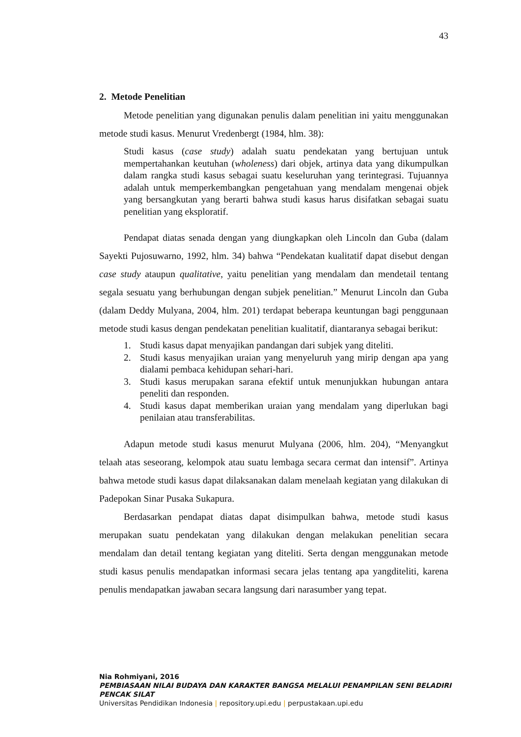43
2. Metode Penelitian
Metode penelitian yang digunakan penulis dalam penelitian ini yaitu menggunakan metode studi kasus. Menurut Vredenbergt (1984, hlm. 38):
Studi kasus (case study) adalah suatu pendekatan yang bertujuan untuk mempertahankan keutuhan (wholeness) dari objek, artinya data yang dikumpulkan dalam rangka studi kasus sebagai suatu keseluruhan yang terintegrasi. Tujuannya adalah untuk memperkembangkan pengetahuan yang mendalam mengenai objek yang bersangkutan yang berarti bahwa studi kasus harus disifatkan sebagai suatu penelitian yang eksploratif.
Pendapat diatas senada dengan yang diungkapkan oleh Lincoln dan Guba (dalam Sayekti Pujosuwarno, 1992, hlm. 34) bahwa “Pendekatan kualitatif dapat disebut dengan case study ataupun qualitative, yaitu penelitian yang mendalam dan mendetail tentang segala sesuatu yang berhubungan dengan subjek penelitian.” Menurut Lincoln dan Guba (dalam Deddy Mulyana, 2004, hlm. 201) terdapat beberapa keuntungan bagi penggunaan metode studi kasus dengan pendekatan penelitian kualitatif, diantaranya sebagai berikut:
1. Studi kasus dapat menyajikan pandangan dari subjek yang diteliti.
2. Studi kasus menyajikan uraian yang menyeluruh yang mirip dengan apa yang dialami pembaca kehidupan sehari-hari.
3. Studi kasus merupakan sarana efektif untuk menunjukkan hubungan antara peneliti dan responden.
4. Studi kasus dapat memberikan uraian yang mendalam yang diperlukan bagi penilaian atau transferabilitas.
Adapun metode studi kasus menurut Mulyana (2006, hlm. 204), “Menyangkut telaah atas seseorang, kelompok atau suatu lembaga secara cermat dan intensif”. Artinya bahwa metode studi kasus dapat dilaksanakan dalam menelaah kegiatan yang dilakukan di Padepokan Sinar Pusaka Sukapura.
Berdasarkan pendapat diatas dapat disimpulkan bahwa, metode studi kasus merupakan suatu pendekatan yang dilakukan dengan melakukan penelitian secara mendalam dan detail tentang kegiatan yang diteliti. Serta dengan menggunakan metode studi kasus penulis mendapatkan informasi secara jelas tentang apa yangditeliti, karena penulis mendapatkan jawaban secara langsung dari narasumber yang tepat.
Nia Rohmiyani, 2016
PEMBIASAAN NILAI BUDAYA DAN KARAKTER BANGSA MELALUI PENAMPILAN SENI BELADIRI
PENCAK SILAT
Universitas Pendidikan Indonesia | repository.upi.edu | perpustakaan.upi.edu